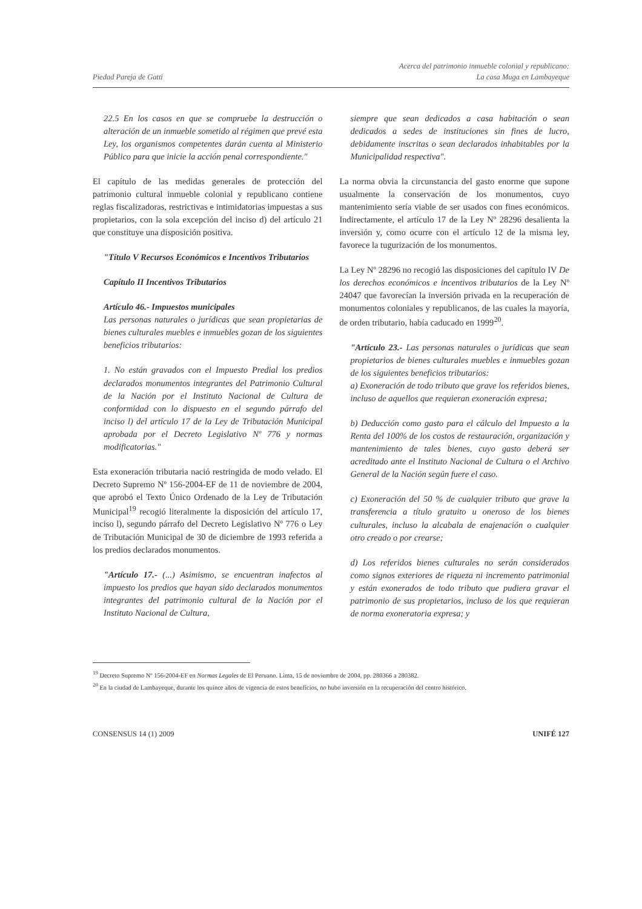Piedad Pareja de Gatti
Acerca del patrimonio inmueble colonial y republicano:
La casa Muga en Lambayeque
22.5 En los casos en que se compruebe la destrucción o alteración de un inmueble sometido al régimen que prevé esta Ley, los organismos competentes darán cuenta al Ministerio Público para que inicie la acción penal correspondiente."
El capítulo de las medidas generales de protección del patrimonio cultural inmueble colonial y republicano contiene reglas fiscalizadoras, restrictivas e intimidatorias impuestas a sus propietarios, con la sola excepción del inciso d) del artículo 21 que constituye una disposición positiva.
"Título V Recursos Económicos e Incentivos Tributarios
Capítulo II Incentivos Tributarios
Artículo 46.- Impuestos municipales
Las personas naturales o jurídicas que sean propietarias de bienes culturales muebles e inmuebles gozan de los siguientes beneficios tributarios:
1. No están gravados con el Impuesto Predial los predios declarados monumentos integrantes del Patrimonio Cultural de la Nación por el Instituto Nacional de Cultura de conformidad con lo dispuesto en el segundo párrafo del inciso l) del artículo 17 de la Ley de Tributación Municipal aprobada por el Decreto Legislativo Nº 776 y normas modificatorias."
Esta exoneración tributaria nació restringida de modo velado. El Decreto Supremo Nº 156-2004-EF de 11 de noviembre de 2004, que aprobó el Texto Único Ordenado de la Ley de Tributación Municipal<sup>19</sup> recogió literalmente la disposición del artículo 17, inciso l), segundo párrafo del Decreto Legislativo Nº 776 o Ley de Tributación Municipal de 30 de diciembre de 1993 referida a los predios declarados monumentos.
"Artículo 17.- (...) Asimismo, se encuentran inafectos al impuesto los predios que hayan sido declarados monumentos integrantes del patrimonio cultural de la Nación por el Instituto Nacional de Cultura,
siempre que sean dedicados a casa habitación o sean dedicados a sedes de instituciones sin fines de lucro, debidamente inscritas o sean declarados inhabitables por la Municipalidad respectiva".
La norma obvia la circunstancia del gasto enorme que supone usualmente la conservación de los monumentos, cuyo mantenimiento sería viable de ser usados con fines económicos. Indirectamente, el artículo 17 de la Ley Nº 28296 desalienta la inversión y, como ocurre con el artículo 12 de la misma ley, favorece la tugurización de los monumentos.
La Ley Nº 28296 no recogió las disposiciones del capítulo IV De los derechos económicos e incentivos tributarios de la Ley Nº 24047 que favorecían la inversión privada en la recuperación de monumentos coloniales y republicanos, de las cuales la mayoría, de orden tributario, había caducado en 1999<sup>20</sup>.
"Artículo 23.- Las personas naturales o jurídicas que sean propietarios de bienes culturales muebles e inmuebles gozan de los siguientes beneficios tributarios:
a) Exoneración de todo tributo que grave los referidos bienes, incluso de aquellos que requieran exoneración expresa;
b) Deducción como gasto para el cálculo del Impuesto a la Renta del 100% de los costos de restauración, organización y mantenimiento de tales bienes, cuyo gasto deberá ser acreditado ante el Instituto Nacional de Cultura o el Archivo General de la Nación según fuere el caso.
c) Exoneración del 50 % de cualquier tributo que grave la transferencia a título gratuito u oneroso de los bienes culturales, incluso la alcabala de enajenación o cualquier otro creado o por crearse;
d) Los referidos bienes culturales no serán considerados como signos exteriores de riqueza ni incremento patrimonial y están exonerados de todo tributo que pudiera gravar el patrimonio de sus propietarios, incluso de los que requieran de norma exoneratoria expresa; y
<sup>19</sup> Decreto Supremo Nº 156-2004-EF en Normas Legales de El Peruano. Lima, 15 de noviembre de 2004, pp. 280366 a 280382.
<sup>20</sup> En la ciudad de Lambayeque, durante los quince años de vigencia de estos beneficios, no hubo inversión en la recuperación del centro histórico.
CONSENSUS 14 (1) 2009 UNIFÉ 127